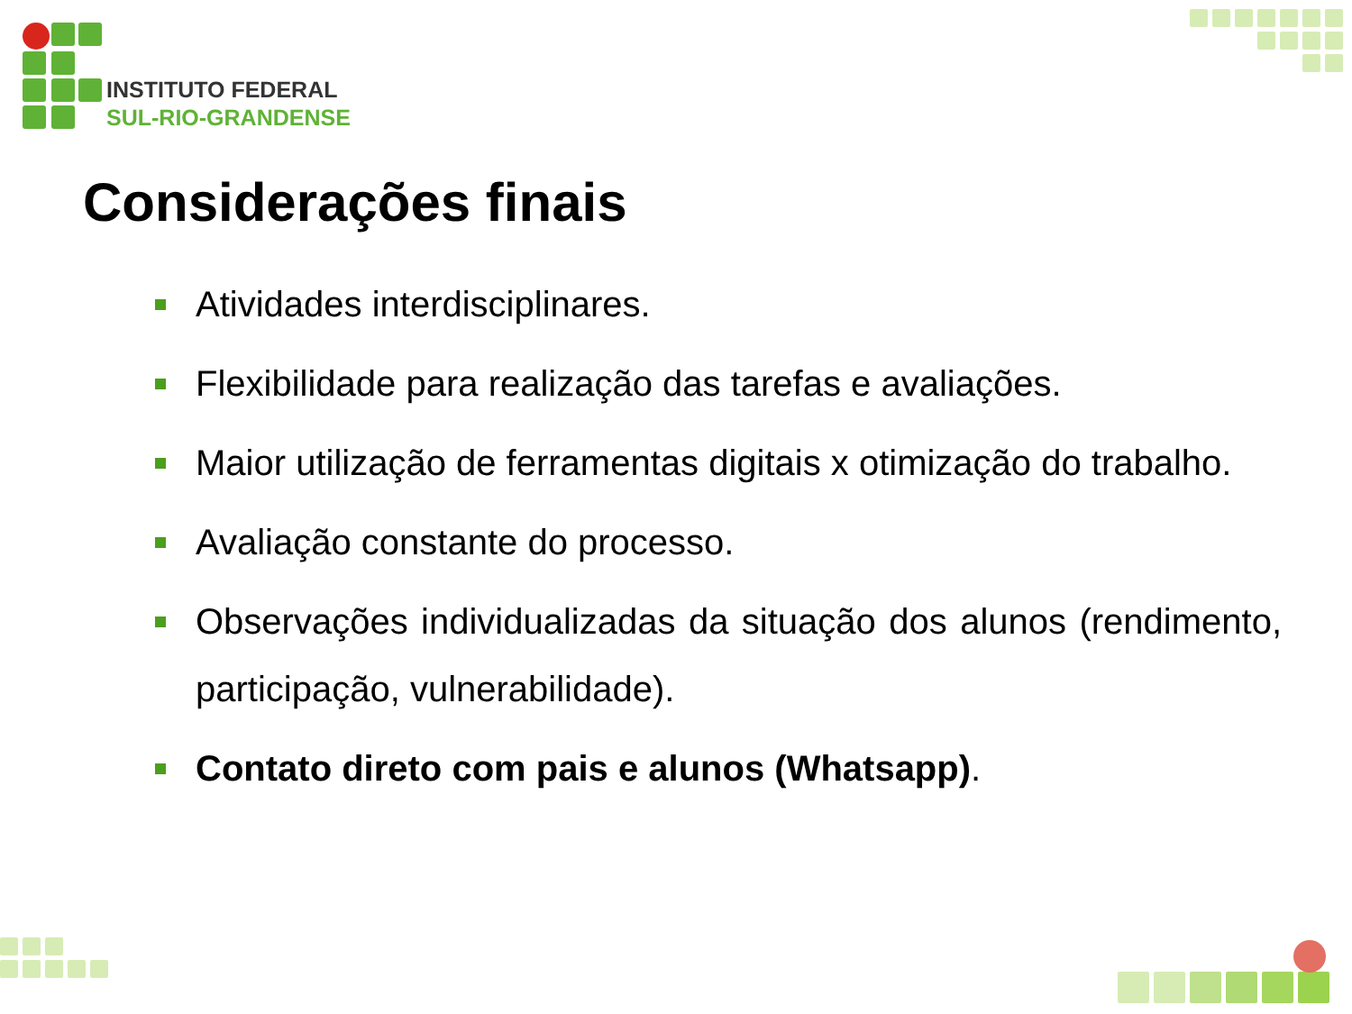INSTITUTO FEDERAL
SUL-RIO-GRANDENSE
Considerações finais
Atividades interdisciplinares.
Flexibilidade para realização das tarefas e avaliações.
Maior utilização de ferramentas digitais x otimização do trabalho.
Avaliação constante do processo.
Observações individualizadas da situação dos alunos (rendimento, participação, vulnerabilidade).
Contato direto com pais e alunos (Whatsapp).